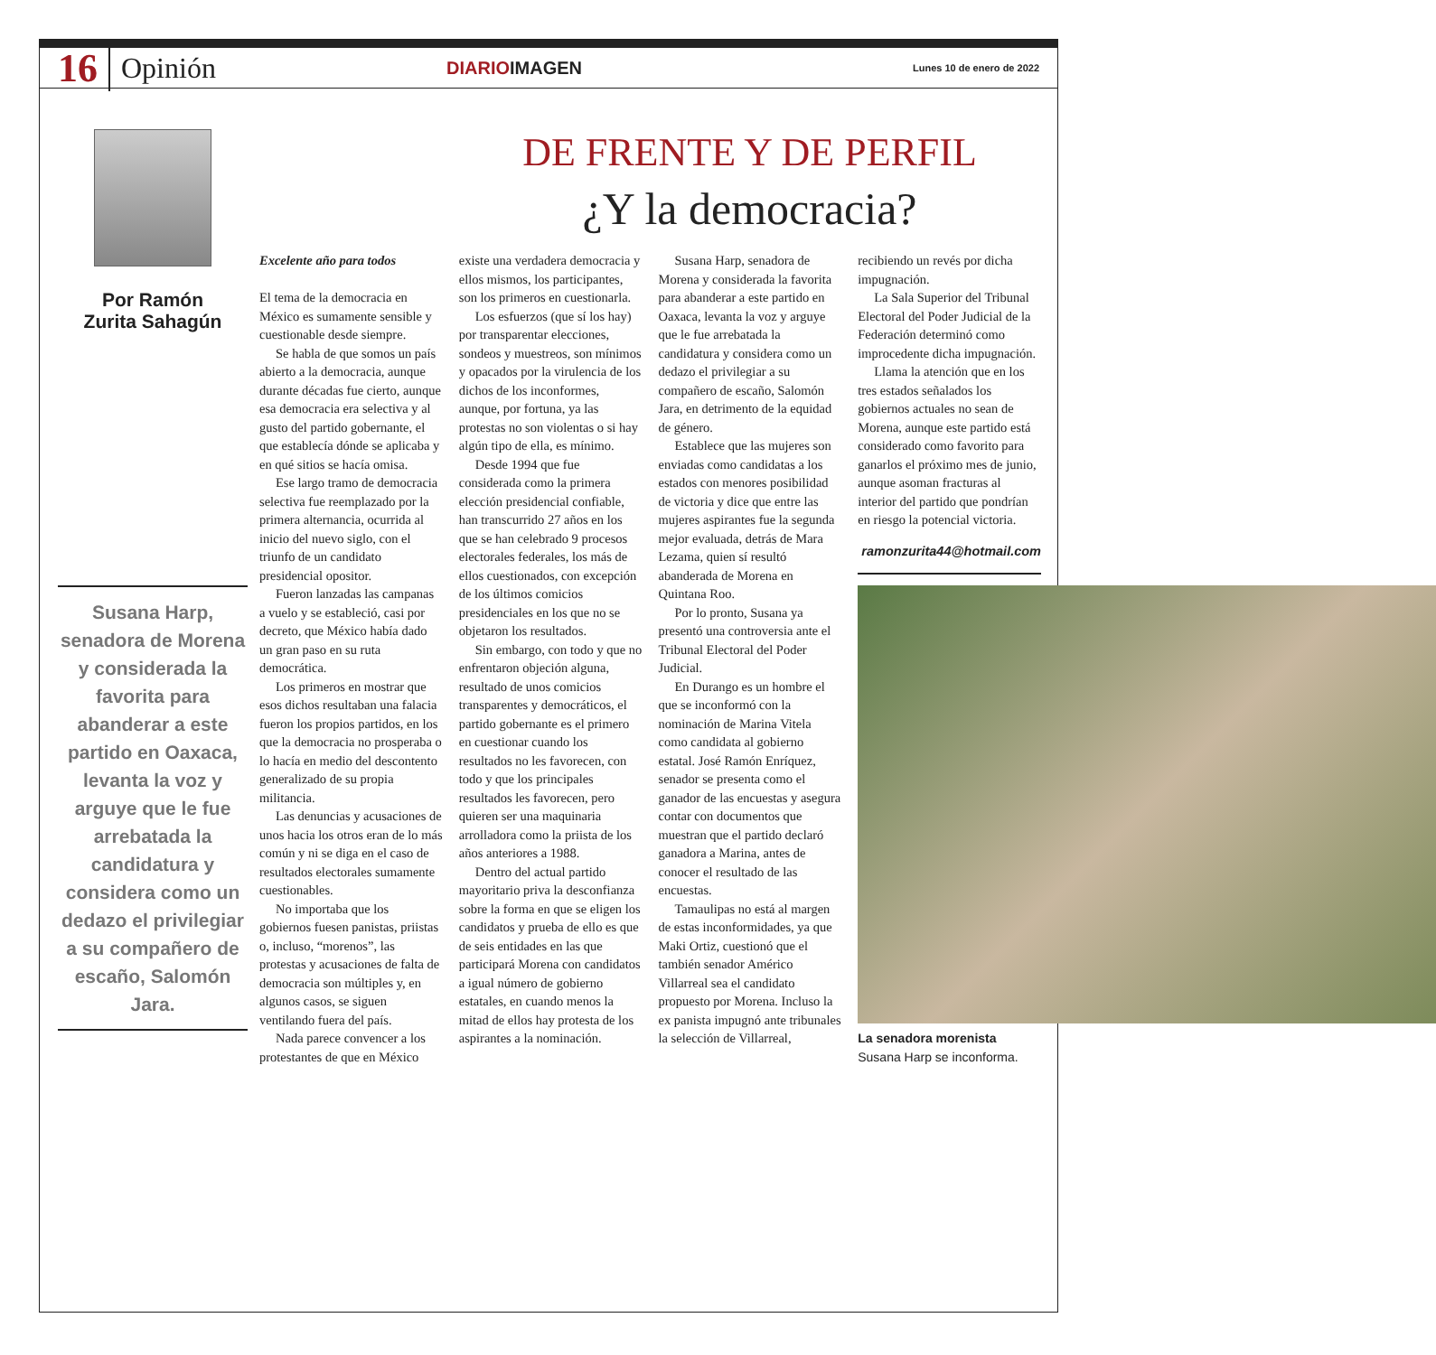16 Opinión DIARIOIMAGEN Lunes 10 de enero de 2022
Por Ramón
Zurita Sahagún
Susana Harp, senadora de Morena y considerada la favorita para abanderar a este partido en Oaxaca, levanta la voz y arguye que le fue arrebatada la candidatura y considera como un dedazo el privilegiar a su compañero de escaño, Salomón Jara.
DE FRENTE Y DE PERFIL
¿Y la democracia?
Excelente año para todos
El tema de la democracia en México es sumamente sensible y cuestionable desde siempre.
Se habla de que somos un país abierto a la democracia, aunque durante décadas fue cierto, aunque esa democracia era selectiva y al gusto del partido gobernante, el que establecía dónde se aplicaba y en qué sitios se hacía omisa.
Ese largo tramo de democracia selectiva fue reemplazado por la primera alternancia, ocurrida al inicio del nuevo siglo, con el triunfo de un candidato presidencial opositor.
Fueron lanzadas las campanas a vuelo y se estableció, casi por decreto, que México había dado un gran paso en su ruta democrática.
Los primeros en mostrar que esos dichos resultaban una falacia fueron los propios partidos, en los que la democracia no prosperaba o lo hacía en medio del descontento generalizado de su propia militancia.
Las denuncias y acusaciones de unos hacia los otros eran de lo más común y ni se diga en el caso de resultados electorales sumamente cuestionables.
No importaba que los gobiernos fuesen panistas, priistas o, incluso, “morenos”, las protestas y acusaciones de falta de democracia son múltiples y, en algunos casos, se siguen ventilando fuera del país.
Nada parece convencer a los protestantes de que en México existe una verdadera democracia y ellos mismos, los participantes, son los primeros en cuestionarla.
Los esfuerzos (que sí los hay) por transparentar elecciones, sondeos y muestreos, son mínimos y opacados por la virulencia de los dichos de los inconformes, aunque, por fortuna, ya las protestas no son violentas o si hay algún tipo de ella, es mínimo.
Desde 1994 que fue considerada como la primera elección presidencial confiable, han transcurrido 27 años en los que se han celebrado 9 procesos electorales federales, los más de ellos cuestionados, con excepción de los últimos comicios presidenciales en los que no se objetaron los resultados.
Sin embargo, con todo y que no enfrentaron objeción alguna, resultado de unos comicios transparentes y democráticos, el partido gobernante es el primero en cuestionar cuando los resultados no les favorecen, con todo y que los principales resultados les favorecen, pero quieren ser una maquinaria arrolladora como la priista de los años anteriores a 1988.
Dentro del actual partido mayoritario priva la desconfianza sobre la forma en que se eligen los candidatos y prueba de ello es que de seis entidades en las que participará Morena con candidatos a igual número de gobierno estatales, en cuando menos la mitad de ellos hay protesta de los aspirantes a la nominación.
Susana Harp, senadora de Morena y considerada la favorita para abanderar a este partido en Oaxaca, levanta la voz y arguye que le fue arrebatada la candidatura y considera como un dedazo el privilegiar a su compañero de escaño, Salomón Jara, en detrimento de la equidad de género.
Establece que las mujeres son enviadas como candidatas a los estados con menores posibilidad de victoria y dice que entre las mujeres aspirantes fue la segunda mejor evaluada, detrás de Mara Lezama, quien sí resultó abanderada de Morena en Quintana Roo.
Por lo pronto, Susana ya presentó una controversia ante el Tribunal Electoral del Poder Judicial.
En Durango es un hombre el que se inconformó con la nominación de Marina Vitela como candidata al gobierno estatal. José Ramón Enríquez, senador se presenta como el ganador de las encuestas y asegura contar con documentos que muestran que el partido declaró ganadora a Marina, antes de conocer el resultado de las encuestas.
Tamaulipas no está al margen de estas inconformidades, ya que Maki Ortiz, cuestionó que el también senador Américo Villarreal sea el candidato propuesto por Morena. Incluso la ex panista impugnó ante tribunales la selección de Villarreal, recibiendo un revés por dicha impugnación.
La Sala Superior del Tribunal Electoral del Poder Judicial de la Federación determinó como improcedente dicha impugnación.
Llama la atención que en los tres estados señalados los gobiernos actuales no sean de Morena, aunque este partido está considerado como favorito para ganarlos el próximo mes de junio, aunque asoman fracturas al interior del partido que pondrían en riesgo la potencial victoria.
ramonzurita44@hotmail.com
La senadora morenista Susana Harp se inconforma.